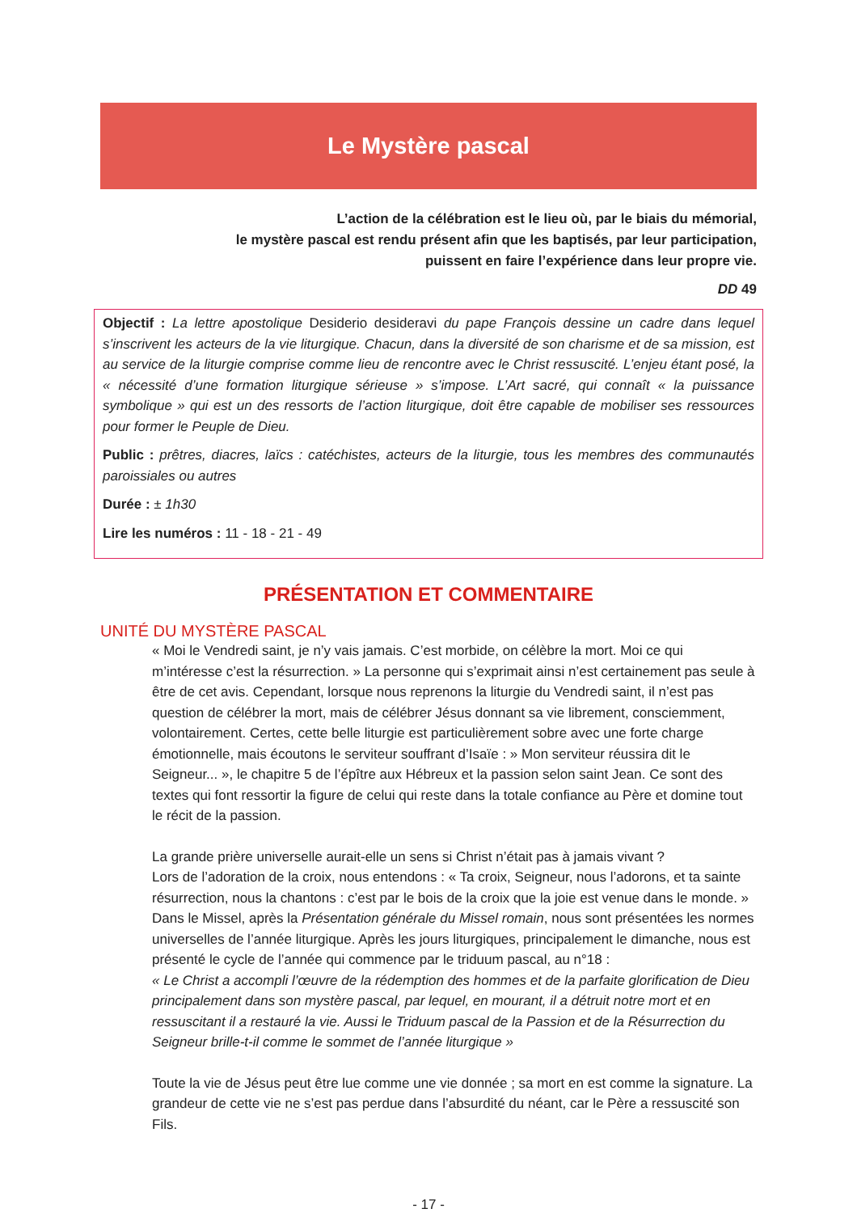Le Mystère pascal
L’action de la célébration est le lieu où, par le biais du mémorial,
le mystère pascal est rendu présent afin que les baptisés, par leur participation,
puissent en faire l’expérience dans leur propre vie.
DD 49
Objectif : La lettre apostolique Desiderio desideravi du pape François dessine un cadre dans lequel s’inscrivent les acteurs de la vie liturgique. Chacun, dans la diversité de son charisme et de sa mission, est au service de la liturgie comprise comme lieu de rencontre avec le Christ ressuscité. L’enjeu étant posé, la « nécessité d’une formation liturgique sérieuse » s’impose. L’Art sacré, qui connaît « la puissance symbolique » qui est un des ressorts de l’action liturgique, doit être capable de mobiliser ses ressources pour former le Peuple de Dieu.
Public : prêtres, diacres, laïcs : catéchistes, acteurs de la liturgie, tous les membres des communautés paroissiales ou autres
Durée : ± 1h30
Lire les numéros : 11 - 18 - 21 - 49
PRÉSENTATION ET COMMENTAIRE
UNITÉ DU MYSTÈRE PASCAL
« Moi le Vendredi saint, je n’y vais jamais. C’est morbide, on célèbre la mort. Moi ce qui m’intéresse c’est la résurrection. » La personne qui s’exprimait ainsi n’est certainement pas seule à être de cet avis. Cependant, lorsque nous reprenons la liturgie du Vendredi saint, il n’est pas question de célébrer la mort, mais de célébrer Jésus donnant sa vie librement, consciemment, volontairement. Certes, cette belle liturgie est particulièrement sobre avec une forte charge émotionnelle, mais écoutons le serviteur souffrant d’Isaïe : » Mon serviteur réussira dit le Seigneur... », le chapitre 5 de l’épître aux Hébreux et la passion selon saint Jean. Ce sont des textes qui font ressortir la figure de celui qui reste dans la totale confiance au Père et domine tout le récit de la passion.
La grande prière universelle aurait-elle un sens si Christ n’était pas à jamais vivant ?
Lors de l’adoration de la croix, nous entendons : « Ta croix, Seigneur, nous l’adorons, et ta sainte résurrection, nous la chantons : c’est par le bois de la croix que la joie est venue dans le monde. »
Dans le Missel, après la Présentation générale du Missel romain, nous sont présentées les normes universelles de l’année liturgique. Après les jours liturgiques, principalement le dimanche, nous est présenté le cycle de l’année qui commence par le triduum pascal, au n°18 :
« Le Christ a accompli l’œuvre de la rédemption des hommes et de la parfaite glorification de Dieu principalement dans son mystère pascal, par lequel, en mourant, il a détruit notre mort et en ressuscitant il a restauré la vie. Aussi le Triduum pascal de la Passion et de la Résurrection du Seigneur brille-t-il comme le sommet de l’année liturgique »
Toute la vie de Jésus peut être lue comme une vie donnée ; sa mort en est comme la signature. La grandeur de cette vie ne s’est pas perdue dans l’absurdité du néant, car le Père a ressuscité son Fils.
- 17 -